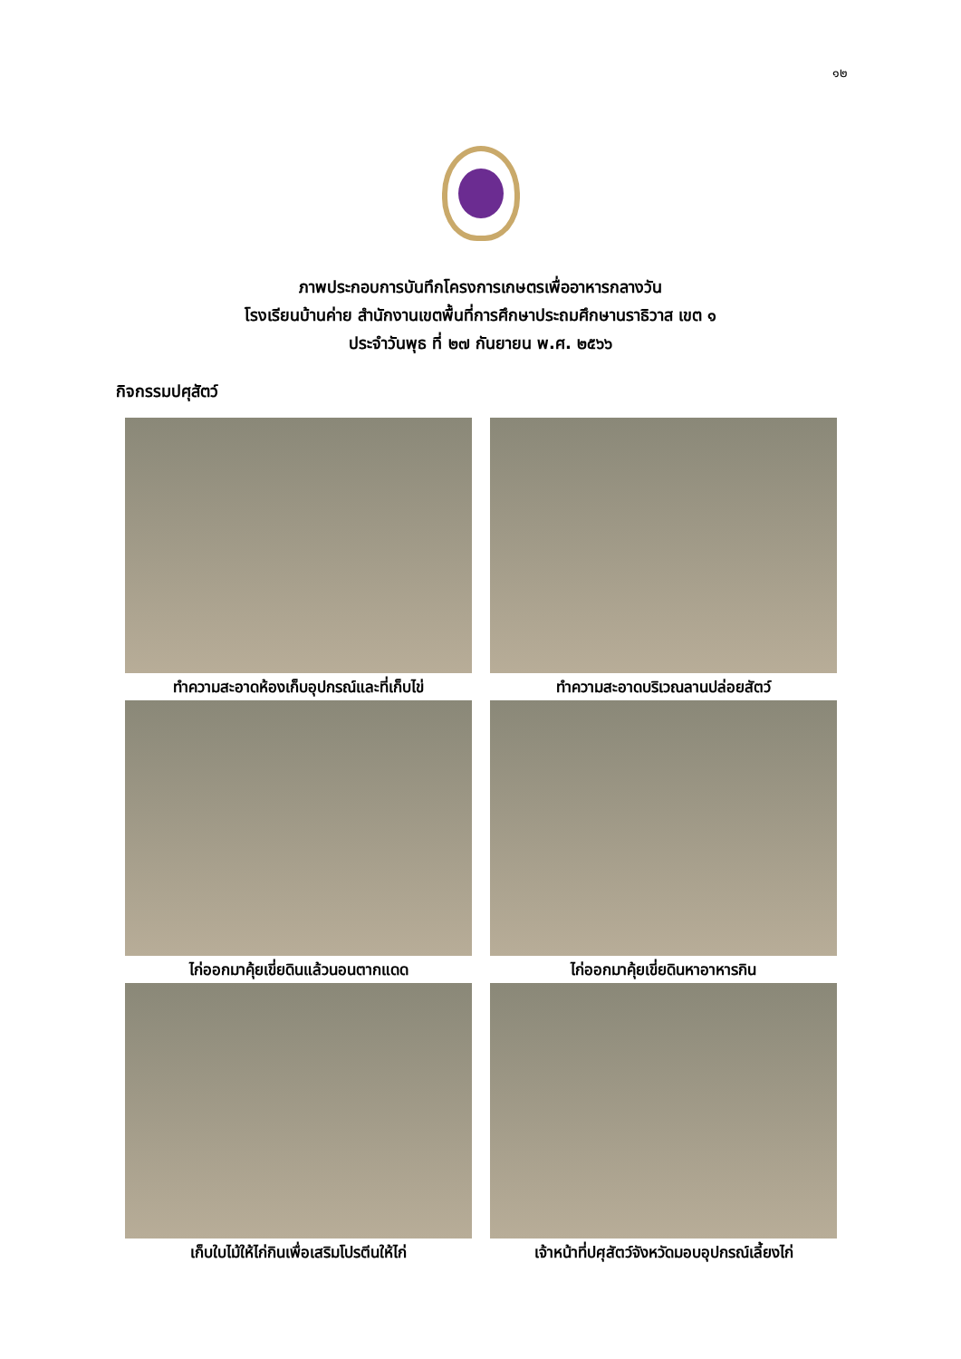๑๒
ภาพประกอบการบันทึกโครงการเกษตรเพื่ออาหารกลางวัน
โรงเรียนบ้านค่าย สำนักงานเขตพื้นที่การศึกษาประถมศึกษานราธิวาส เขต ๑
ประจำวันพุธ ที่ ๒๗ กันยายน พ.ศ. ๒๕๖๖
กิจกรรมปศุสัตว์
ทำความสะอาดห้องเก็บอุปกรณ์และที่เก็บไข่
ทำความสะอาดบริเวณลานปล่อยสัตว์
ไก่ออกมาคุ้ยเขี่ยดินแล้วนอนตากแดด
ไก่ออกมาคุ้ยเขี่ยดินหาอาหารกิน
เก็บใบไม้ให้ไก่กินเพื่อเสริมโปรตีนให้ไก่
เจ้าหน้าที่ปศุสัตว์จังหวัดมอบอุปกรณ์เลี้ยงไก่